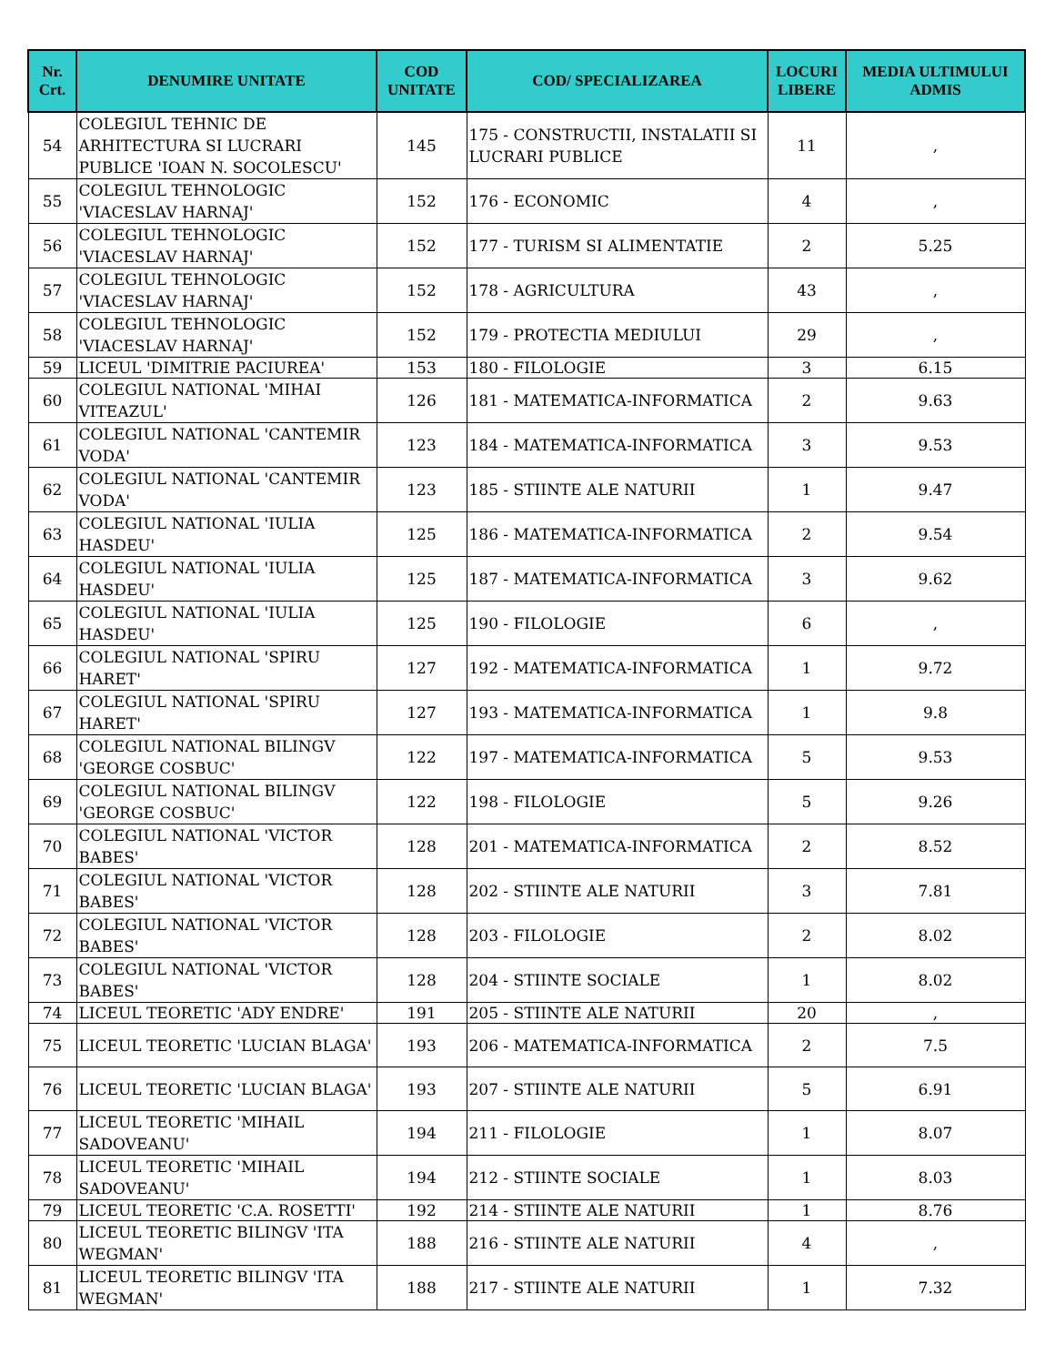| Nr. Crt. | DENUMIRE UNITATE | COD UNITATE | COD/ SPECIALIZAREA | LOCURI LIBERE | MEDIA ULTIMULUI ADMIS |
| --- | --- | --- | --- | --- | --- |
| 54 | COLEGIUL TEHNIC DE ARHITECTURA SI LUCRARI PUBLICE 'IOAN N. SOCOLESCU' | 145 | 175 - CONSTRUCTII, INSTALATII SI LUCRARI PUBLICE | 11 | , |
| 55 | COLEGIUL TEHNOLOGIC 'VIACESLAV HARNAJ' | 152 | 176 - ECONOMIC | 4 | , |
| 56 | COLEGIUL TEHNOLOGIC 'VIACESLAV HARNAJ' | 152 | 177 - TURISM SI ALIMENTATIE | 2 | 5.25 |
| 57 | COLEGIUL TEHNOLOGIC 'VIACESLAV HARNAJ' | 152 | 178 - AGRICULTURA | 43 | , |
| 58 | COLEGIUL TEHNOLOGIC 'VIACESLAV HARNAJ' | 152 | 179 - PROTECTIA MEDIULUI | 29 | , |
| 59 | LICEUL 'DIMITRIE PACIUREA' | 153 | 180 - FILOLOGIE | 3 | 6.15 |
| 60 | COLEGIUL NATIONAL 'MIHAI VITEAZUL' | 126 | 181 - MATEMATICA-INFORMATICA | 2 | 9.63 |
| 61 | COLEGIUL NATIONAL 'CANTEMIR VODA' | 123 | 184 - MATEMATICA-INFORMATICA | 3 | 9.53 |
| 62 | COLEGIUL NATIONAL 'CANTEMIR VODA' | 123 | 185 - STIINTE ALE NATURII | 1 | 9.47 |
| 63 | COLEGIUL NATIONAL 'IULIA HASDEU' | 125 | 186 - MATEMATICA-INFORMATICA | 2 | 9.54 |
| 64 | COLEGIUL NATIONAL 'IULIA HASDEU' | 125 | 187 - MATEMATICA-INFORMATICA | 3 | 9.62 |
| 65 | COLEGIUL NATIONAL 'IULIA HASDEU' | 125 | 190 - FILOLOGIE | 6 | , |
| 66 | COLEGIUL NATIONAL 'SPIRU HARET' | 127 | 192 - MATEMATICA-INFORMATICA | 1 | 9.72 |
| 67 | COLEGIUL NATIONAL 'SPIRU HARET' | 127 | 193 - MATEMATICA-INFORMATICA | 1 | 9.8 |
| 68 | COLEGIUL NATIONAL BILINGV 'GEORGE COSBUC' | 122 | 197 - MATEMATICA-INFORMATICA | 5 | 9.53 |
| 69 | COLEGIUL NATIONAL BILINGV 'GEORGE COSBUC' | 122 | 198 - FILOLOGIE | 5 | 9.26 |
| 70 | COLEGIUL NATIONAL 'VICTOR BABES' | 128 | 201 - MATEMATICA-INFORMATICA | 2 | 8.52 |
| 71 | COLEGIUL NATIONAL 'VICTOR BABES' | 128 | 202 - STIINTE ALE NATURII | 3 | 7.81 |
| 72 | COLEGIUL NATIONAL 'VICTOR BABES' | 128 | 203 - FILOLOGIE | 2 | 8.02 |
| 73 | COLEGIUL NATIONAL 'VICTOR BABES' | 128 | 204 - STIINTE SOCIALE | 1 | 8.02 |
| 74 | LICEUL TEORETIC 'ADY ENDRE' | 191 | 205 - STIINTE ALE NATURII | 20 | , |
| 75 | LICEUL TEORETIC 'LUCIAN BLAGA' | 193 | 206 - MATEMATICA-INFORMATICA | 2 | 7.5 |
| 76 | LICEUL TEORETIC 'LUCIAN BLAGA' | 193 | 207 - STIINTE ALE NATURII | 5 | 6.91 |
| 77 | LICEUL TEORETIC 'MIHAIL SADOVEANU' | 194 | 211 - FILOLOGIE | 1 | 8.07 |
| 78 | LICEUL TEORETIC 'MIHAIL SADOVEANU' | 194 | 212 - STIINTE SOCIALE | 1 | 8.03 |
| 79 | LICEUL TEORETIC 'C.A. ROSETTI' | 192 | 214 - STIINTE ALE NATURII | 1 | 8.76 |
| 80 | LICEUL TEORETIC BILINGV 'ITA WEGMAN' | 188 | 216 - STIINTE ALE NATURII | 4 | , |
| 81 | LICEUL TEORETIC BILINGV 'ITA WEGMAN' | 188 | 217 - STIINTE ALE NATURII | 1 | 7.32 |